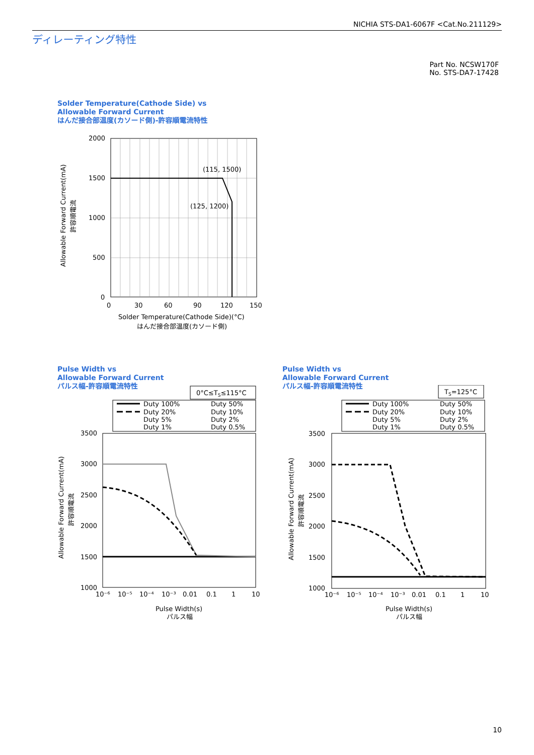NICHIA STS-DA1-6067F <Cat.No.211129>
ディレーティング特性
Part No. NCSW170F
No. STS-DA7-17428
Solder Temperature(Cathode Side) vs
Allowable Forward Current
はんだ接合部温度(カソード側)-許容順電流特性
(115, 1500)
(125, 1200)
2000
1500
1000
500
0
0
30
60
90
120
150
Solder Temperature(Cathode Side)(°C)
はんだ接合部温度(カソード側)
Allowable Forward Current(mA)
許容順電流
Pulse Width vs
Allowable Forward Current
パルス幅-許容順電流特性
Pulse Width vs
Allowable Forward Current
パルス幅-許容順電流特性
0°C≤TS≤115°C
Duty 100%
Duty 50%
Duty 20%
Duty 10%
Duty 5%
Duty 2%
Duty 1%
Duty 0.5%
3500
3000
2500
2000
1500
1000
10⁻⁶
10⁻⁵
10⁻⁴
10⁻³
0.01
0.1
1
10
Pulse Width(s)
パルス幅
Allowable Forward Current(mA)
許容順電流
TS=125°C
Duty 100%
Duty 50%
Duty 20%
Duty 10%
Duty 5%
Duty 2%
Duty 1%
Duty 0.5%
3500
3000
2500
2000
1500
1000
10⁻⁶
10⁻⁵
10⁻⁴
10⁻³
0.01
0.1
1
10
Pulse Width(s)
パルス幅
Allowable Forward Current(mA)
許容順電流
10